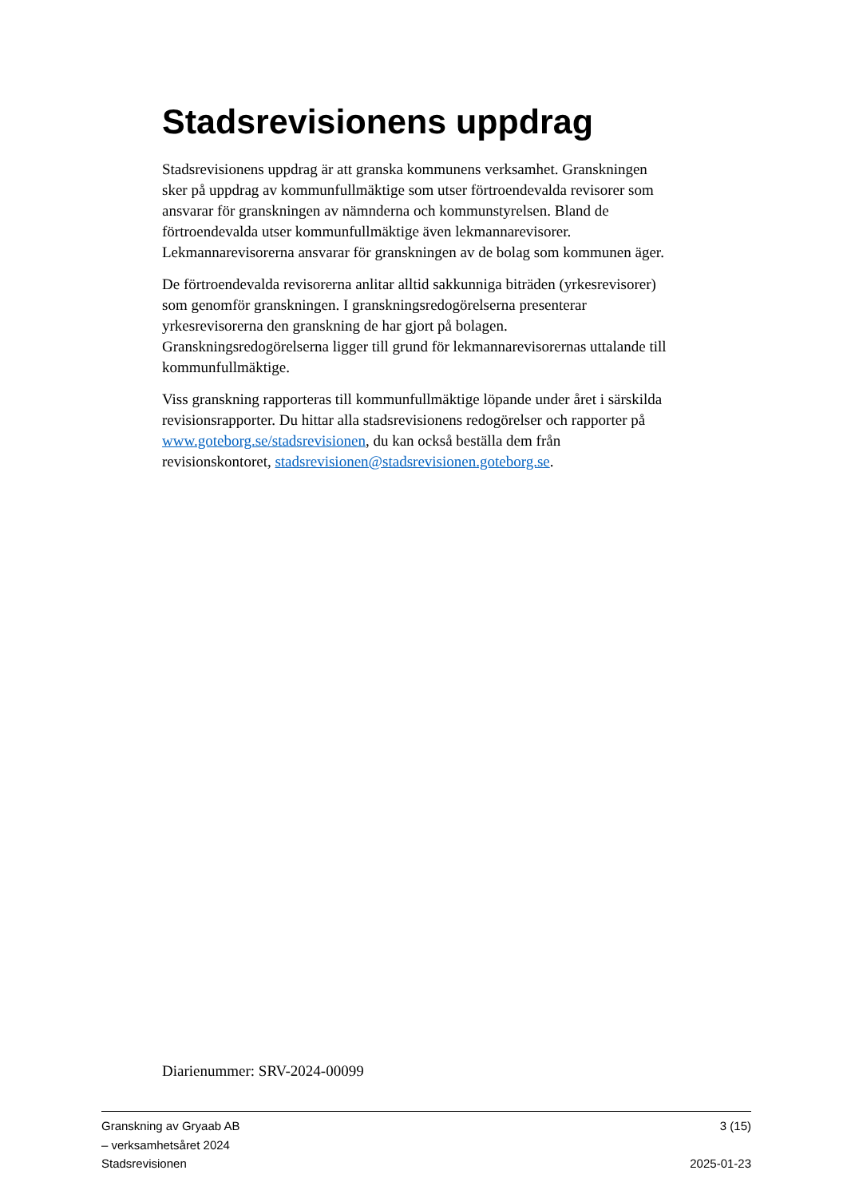Stadsrevisionens uppdrag
Stadsrevisionens uppdrag är att granska kommunens verksamhet. Granskningen sker på uppdrag av kommunfullmäktige som utser förtroendevalda revisorer som ansvarar för granskningen av nämnderna och kommunstyrelsen. Bland de förtroendevalda utser kommunfullmäktige även lekmannarevisorer. Lekmannarevisorerna ansvarar för granskningen av de bolag som kommunen äger.
De förtroendevalda revisorerna anlitar alltid sakkunniga biträden (yrkesrevisorer) som genomför granskningen. I granskningsredogörelserna presenterar yrkesrevisorerna den granskning de har gjort på bolagen. Granskningsredogörelserna ligger till grund för lekmannarevisorernas uttalande till kommunfullmäktige.
Viss granskning rapporteras till kommunfullmäktige löpande under året i särskilda revisionsrapporter. Du hittar alla stadsrevisionens redogörelser och rapporter på www.goteborg.se/stadsrevisionen, du kan också beställa dem från revisionskontoret, stadsrevisionen@stadsrevisionen.goteborg.se.
Diarienummer: SRV-2024-00099
Granskning av Gryaab AB 3 (15)
– verksamhetsåret 2024
Stadsrevisionen 2025-01-23